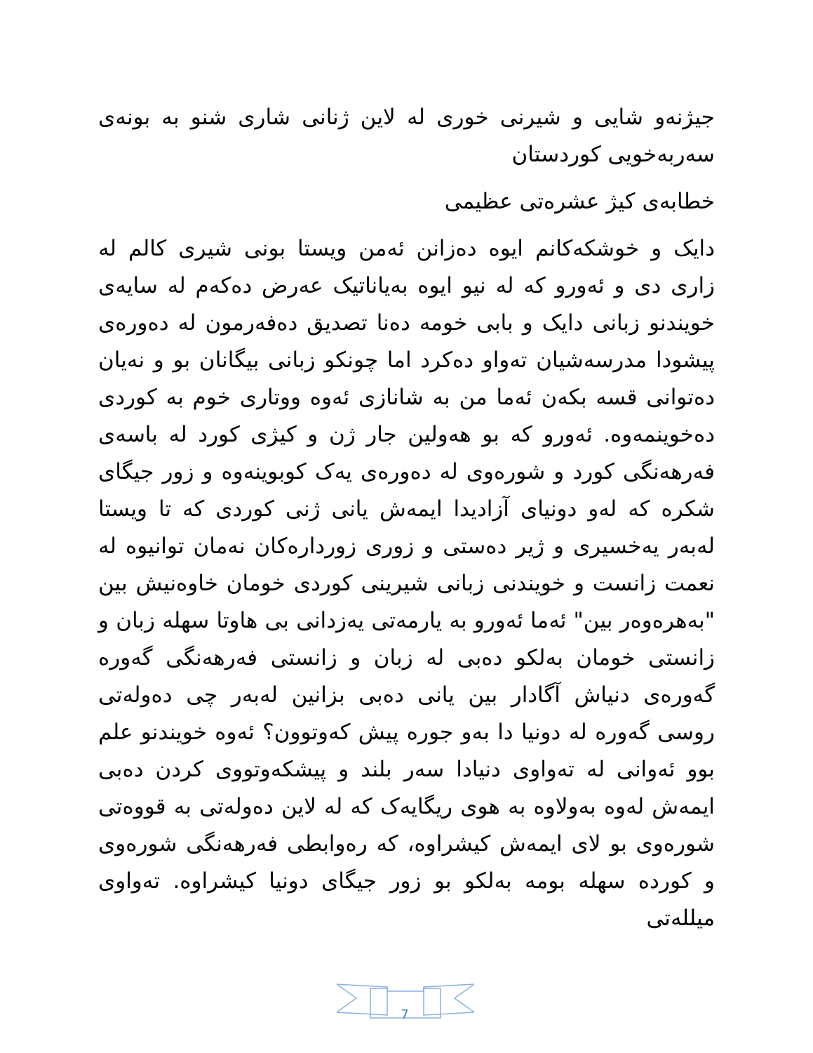جیژنەو شایی و شیرنی خوری لە لاین ژنانی شاری شنو بە بونەی سەربەخویی کوردستان
خطابەی کیژ عشرەتی عظیمی
دایک و خوشکەکانم ایوە دەزانن ئەمن ویستا بونی شیری کالم لە زاری دی و ئەورو کە لە نیو ایوە بەیاناتیک عەرض دەکەم لە سایەی خویندنو زبانی دایک و بابی خومە دەنا تصدیق دەفەرمون لە دەورەی پیشودا مدرسەشیان تەواو دەکرد اما چونکو زبانی بیگانان بو و نەیان دەتوانی قسە بکەن ئەما من بە شانازی ئەوە ووتاری خوم بە کوردی دەخوینمەوە. ئەورو کە بو هەولین جار ژن و کیژی کورد لە باسەی فەرهەنگی کورد و شورەوی لە دەورەی یەک کوبوینەوە و زور جیگای شکرە کە لەو دونیای آزادیدا ایمەش یانی ژنی کوردی کە تا ویستا لەبەر یەخسیری و ژیر دەستی و زوری زوردارەکان نەمان توانیوە لە نعمت زانست و خویندنی زبانی شیرینی کوردی خومان خاوەنیش بین "بەهرەوەر بین" ئەما ئەورو بە یارمەتی یەزدانی بی هاوتا سهلە زبان و زانستی خومان بەلکو دەبی لە زبان و زانستی فەرهەنگی گەورە گەورەی دنیاش آگادار بین یانی دەبی بزانین لەبەر چی دەولەتی روسی گەورە لە دونیا دا بەو جورە پیش کەوتوون؟ ئەوە خویندنو علم بوو ئەوانی لە تەواوی دنیادا سەر بلند و پیشکەوتووی کردن دەبی ایمەش لەوە بەولاوە بە هوی ریگایەک کە لە لاین دەولەتی بە قووەتی شورەوی بو لای ایمەش کیشراوە، کە رەوابطی فەرهەنگی شورەوی و کوردە سهلە بومە بەلکو بو زور جیگای دونیا کیشراوە. تەواوی میللەتی
7